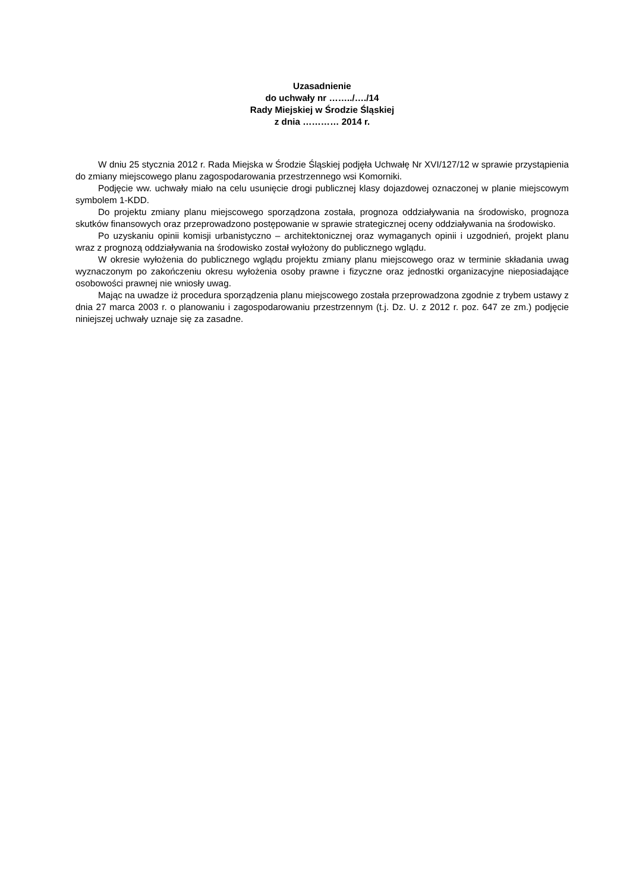Uzasadnienie
do uchwały nr ……../…./14
Rady Miejskiej w Środzie Śląskiej
z dnia ………… 2014 r.
W dniu 25 stycznia 2012 r. Rada Miejska w Środzie Śląskiej podjęła Uchwałę Nr XVI/127/12 w sprawie przystąpienia do zmiany miejscowego planu zagospodarowania przestrzennego wsi Komorniki.
Podjęcie ww. uchwały miało na celu usunięcie drogi publicznej klasy dojazdowej oznaczonej w planie miejscowym symbolem 1-KDD.
Do projektu zmiany planu miejscowego sporządzona została, prognoza oddziaływania na środowisko, prognoza skutków finansowych oraz przeprowadzono postępowanie w sprawie strategicznej oceny oddziaływania na środowisko.
Po uzyskaniu opinii komisji urbanistyczno – architektonicznej oraz wymaganych opinii i uzgodnień, projekt planu wraz z prognozą oddziaływania na środowisko został wyłożony do publicznego wglądu.
W okresie wyłożenia do publicznego wglądu projektu zmiany planu miejscowego oraz w terminie składania uwag wyznaczonym po zakończeniu okresu wyłożenia osoby prawne i fizyczne oraz jednostki organizacyjne nieposiadające osobowości prawnej nie wniosły uwag.
Mając na uwadze iż procedura sporządzenia planu miejscowego została przeprowadzona zgodnie z trybem ustawy z dnia 27 marca 2003 r. o planowaniu i zagospodarowaniu przestrzennym (t.j. Dz. U. z 2012 r. poz. 647 ze zm.) podjęcie niniejszej uchwały uznaje się za zasadne.